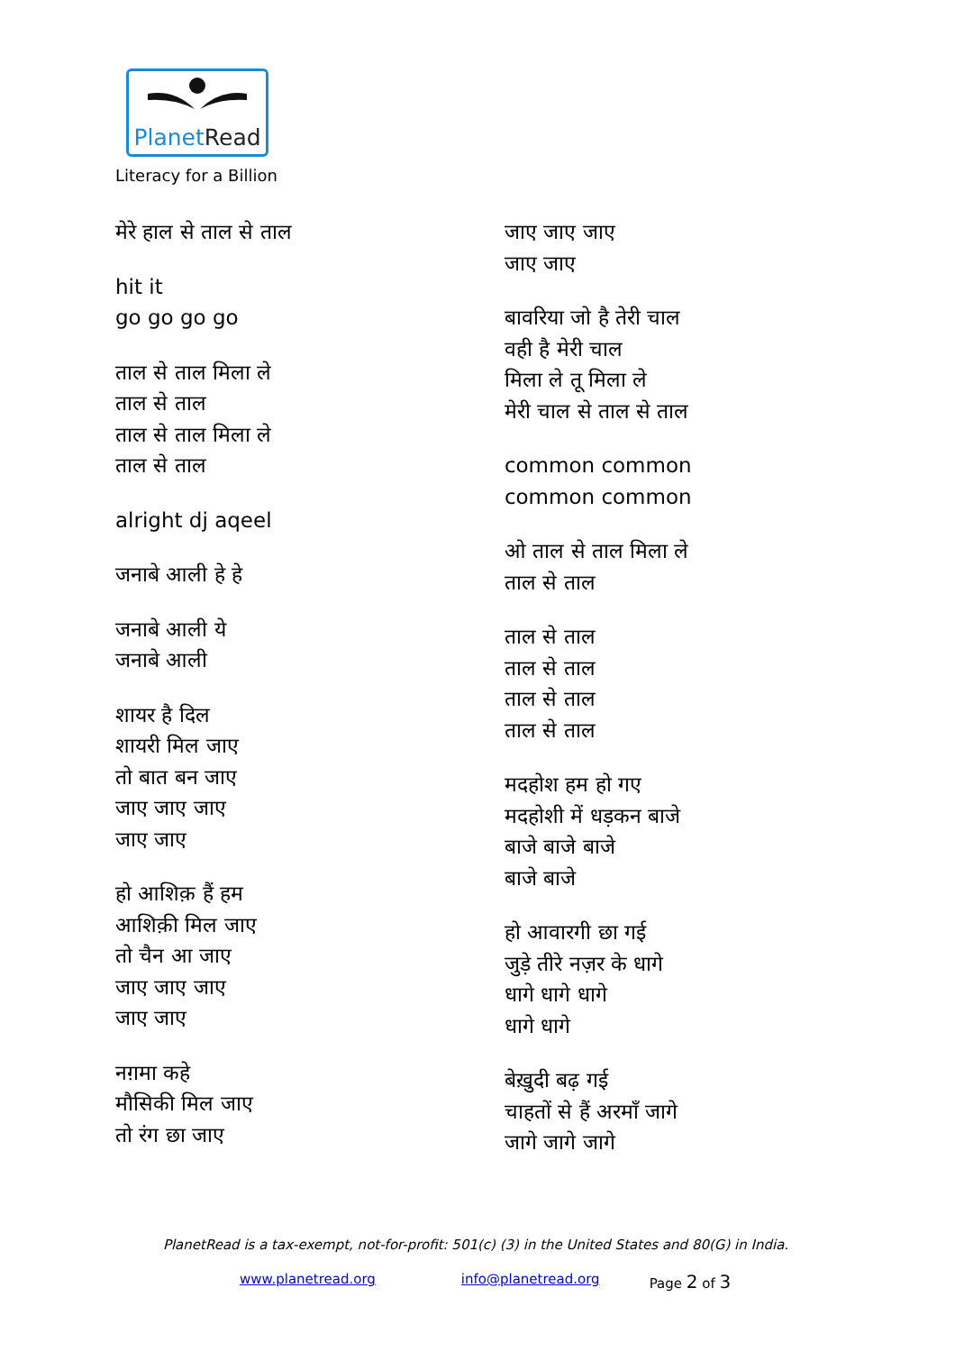PlanetRead
Literacy for a Billion
मेरे हाल से ताल से ताल
hit it
go go go go
ताल से ताल मिला ले
ताल से ताल
ताल से ताल मिला ले
ताल से ताल
alright dj aqeel
जनाबे आली हे हे
जनाबे आली ये
जनाबे आली
शायर है दिल
शायरी मिल जाए
तो बात बन जाए
जाए जाए जाए
जाए जाए
हो आशिक़ हैं हम
आशिक़ी मिल जाए
तो चैन आ जाए
जाए जाए जाए
जाए जाए
नग़मा कहे
मौसिकी मिल जाए
तो रंग छा जाए
जाए जाए जाए
जाए जाए
बावरिया जो है तेरी चाल
वही है मेरी चाल
मिला ले तू मिला ले
मेरी चाल से ताल से ताल
common common
common common
ओ ताल से ताल मिला ले
ताल से ताल
ताल से ताल
ताल से ताल
ताल से ताल
ताल से ताल
मदहोश हम हो गए
मदहोशी में धड़कन बाजे
बाजे बाजे बाजे
बाजे बाजे
हो आवारगी छा गई
जुड़े तीरे नज़र के धागे
धागे धागे धागे
धागे धागे
बेख़ुदी बढ़ गई
चाहतों से हैं अरमाँ जागे
जागे जागे जागे
PlanetRead is a tax-exempt, not-for-profit: 501(c) (3) in the United States and 80(G) in India.
www.planetread.org info@planetread.org Page 2 of 3